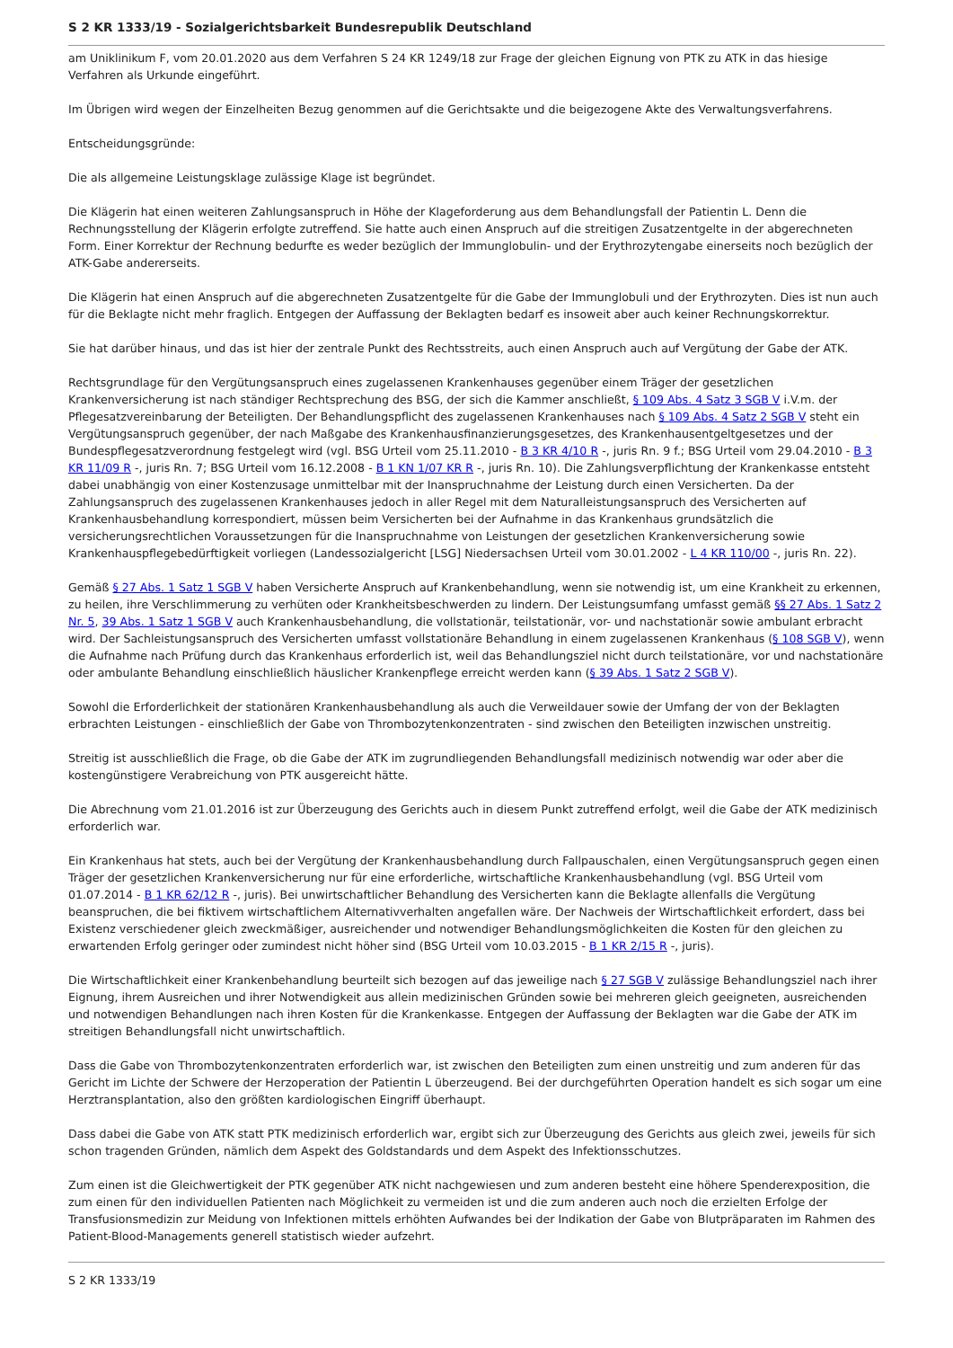S 2 KR 1333/19 - Sozialgerichtsbarkeit Bundesrepublik Deutschland
am Uniklinikum F, vom 20.01.2020 aus dem Verfahren S 24 KR 1249/18 zur Frage der gleichen Eignung von PTK zu ATK in das hiesige Verfahren als Urkunde eingeführt.
Im Übrigen wird wegen der Einzelheiten Bezug genommen auf die Gerichtsakte und die beigezogene Akte des Verwaltungsverfahrens.
Entscheidungsgründe:
Die als allgemeine Leistungsklage zulässige Klage ist begründet.
Die Klägerin hat einen weiteren Zahlungsanspruch in Höhe der Klageforderung aus dem Behandlungsfall der Patientin L. Denn die Rechnungsstellung der Klägerin erfolgte zutreffend. Sie hatte auch einen Anspruch auf die streitigen Zusatzentgelte in der abgerechneten Form. Einer Korrektur der Rechnung bedurfte es weder bezüglich der Immunglobulin- und der Erythrozytengabe einerseits noch bezüglich der ATK-Gabe andererseits.
Die Klägerin hat einen Anspruch auf die abgerechneten Zusatzentgelte für die Gabe der Immunglobuli und der Erythrozyten. Dies ist nun auch für die Beklagte nicht mehr fraglich. Entgegen der Auffassung der Beklagten bedarf es insoweit aber auch keiner Rechnungskorrektur.
Sie hat darüber hinaus, und das ist hier der zentrale Punkt des Rechtsstreits, auch einen Anspruch auch auf Vergütung der Gabe der ATK.
Rechtsgrundlage für den Vergütungsanspruch eines zugelassenen Krankenhauses gegenüber einem Träger der gesetzlichen Krankenversicherung ist nach ständiger Rechtsprechung des BSG, der sich die Kammer anschließt, § 109 Abs. 4 Satz 3 SGB V i.V.m. der Pflegesatzvereinbarung der Beteiligten. Der Behandlungspflicht des zugelassenen Krankenhauses nach § 109 Abs. 4 Satz 2 SGB V steht ein Vergütungsanspruch gegenüber, der nach Maßgabe des Krankenhausfinanzierungsgesetzes, des Krankenhausentgeltgesetzes und der Bundespflegesatzverordnung festgelegt wird (vgl. BSG Urteil vom 25.11.2010 - B 3 KR 4/10 R -, juris Rn. 9 f.; BSG Urteil vom 29.04.2010 - B 3 KR 11/09 R -, juris Rn. 7; BSG Urteil vom 16.12.2008 - B 1 KN 1/07 KR R -, juris Rn. 10). Die Zahlungsverpflichtung der Krankenkasse entsteht dabei unabhängig von einer Kostenzusage unmittelbar mit der Inanspruchnahme der Leistung durch einen Versicherten. Da der Zahlungsanspruch des zugelassenen Krankenhauses jedoch in aller Regel mit dem Naturalleistungsanspruch des Versicherten auf Krankenhausbehandlung korrespondiert, müssen beim Versicherten bei der Aufnahme in das Krankenhaus grundsätzlich die versicherungsrechtlichen Voraussetzungen für die Inanspruchnahme von Leistungen der gesetzlichen Krankenversicherung sowie Krankenhauspflegebedürftigkeit vorliegen (Landessozialgericht [LSG] Niedersachsen Urteil vom 30.01.2002 - L 4 KR 110/00 -, juris Rn. 22).
Gemäß § 27 Abs. 1 Satz 1 SGB V haben Versicherte Anspruch auf Krankenbehandlung, wenn sie notwendig ist, um eine Krankheit zu erkennen, zu heilen, ihre Verschlimmerung zu verhüten oder Krankheitsbeschwerden zu lindern. Der Leistungsumfang umfasst gemäß §§ 27 Abs. 1 Satz 2 Nr. 5, 39 Abs. 1 Satz 1 SGB V auch Krankenhausbehandlung, die vollstationär, teilstationär, vor- und nachstationär sowie ambulant erbracht wird. Der Sachleistungsanspruch des Versicherten umfasst vollstationäre Behandlung in einem zugelassenen Krankenhaus (§ 108 SGB V), wenn die Aufnahme nach Prüfung durch das Krankenhaus erforderlich ist, weil das Behandlungsziel nicht durch teilstationäre, vor und nachstationäre oder ambulante Behandlung einschließlich häuslicher Krankenpflege erreicht werden kann (§ 39 Abs. 1 Satz 2 SGB V).
Sowohl die Erforderlichkeit der stationären Krankenhausbehandlung als auch die Verweildauer sowie der Umfang der von der Beklagten erbrachten Leistungen - einschließlich der Gabe von Thrombozytenkonzentraten - sind zwischen den Beteiligten inzwischen unstreitig.
Streitig ist ausschließlich die Frage, ob die Gabe der ATK im zugrundliegenden Behandlungsfall medizinisch notwendig war oder aber die kostengünstigere Verabreichung von PTK ausgereicht hätte.
Die Abrechnung vom 21.01.2016 ist zur Überzeugung des Gerichts auch in diesem Punkt zutreffend erfolgt, weil die Gabe der ATK medizinisch erforderlich war.
Ein Krankenhaus hat stets, auch bei der Vergütung der Krankenhausbehandlung durch Fallpauschalen, einen Vergütungsanspruch gegen einen Träger der gesetzlichen Krankenversicherung nur für eine erforderliche, wirtschaftliche Krankenhausbehandlung (vgl. BSG Urteil vom 01.07.2014 - B 1 KR 62/12 R -, juris). Bei unwirtschaftlicher Behandlung des Versicherten kann die Beklagte allenfalls die Vergütung beanspruchen, die bei fiktivem wirtschaftlichem Alternativverhalten angefallen wäre. Der Nachweis der Wirtschaftlichkeit erfordert, dass bei Existenz verschiedener gleich zweckmäßiger, ausreichender und notwendiger Behandlungsmöglichkeiten die Kosten für den gleichen zu erwartenden Erfolg geringer oder zumindest nicht höher sind (BSG Urteil vom 10.03.2015 - B 1 KR 2/15 R -, juris).
Die Wirtschaftlichkeit einer Krankenbehandlung beurteilt sich bezogen auf das jeweilige nach § 27 SGB V zulässige Behandlungsziel nach ihrer Eignung, ihrem Ausreichen und ihrer Notwendigkeit aus allein medizinischen Gründen sowie bei mehreren gleich geeigneten, ausreichenden und notwendigen Behandlungen nach ihren Kosten für die Krankenkasse. Entgegen der Auffassung der Beklagten war die Gabe der ATK im streitigen Behandlungsfall nicht unwirtschaftlich.
Dass die Gabe von Thrombozytenkonzentraten erforderlich war, ist zwischen den Beteiligten zum einen unstreitig und zum anderen für das Gericht im Lichte der Schwere der Herzoperation der Patientin L überzeugend. Bei der durchgeführten Operation handelt es sich sogar um eine Herztransplantation, also den größten kardiologischen Eingriff überhaupt.
Dass dabei die Gabe von ATK statt PTK medizinisch erforderlich war, ergibt sich zur Überzeugung des Gerichts aus gleich zwei, jeweils für sich schon tragenden Gründen, nämlich dem Aspekt des Goldstandards und dem Aspekt des Infektionsschutzes.
Zum einen ist die Gleichwertigkeit der PTK gegenüber ATK nicht nachgewiesen und zum anderen besteht eine höhere Spenderexposition, die zum einen für den individuellen Patienten nach Möglichkeit zu vermeiden ist und die zum anderen auch noch die erzielten Erfolge der Transfusionsmedizin zur Meidung von Infektionen mittels erhöhten Aufwandes bei der Indikation der Gabe von Blutpräparaten im Rahmen des Patient-Blood-Managements generell statistisch wieder aufzehrt.
S 2 KR 1333/19